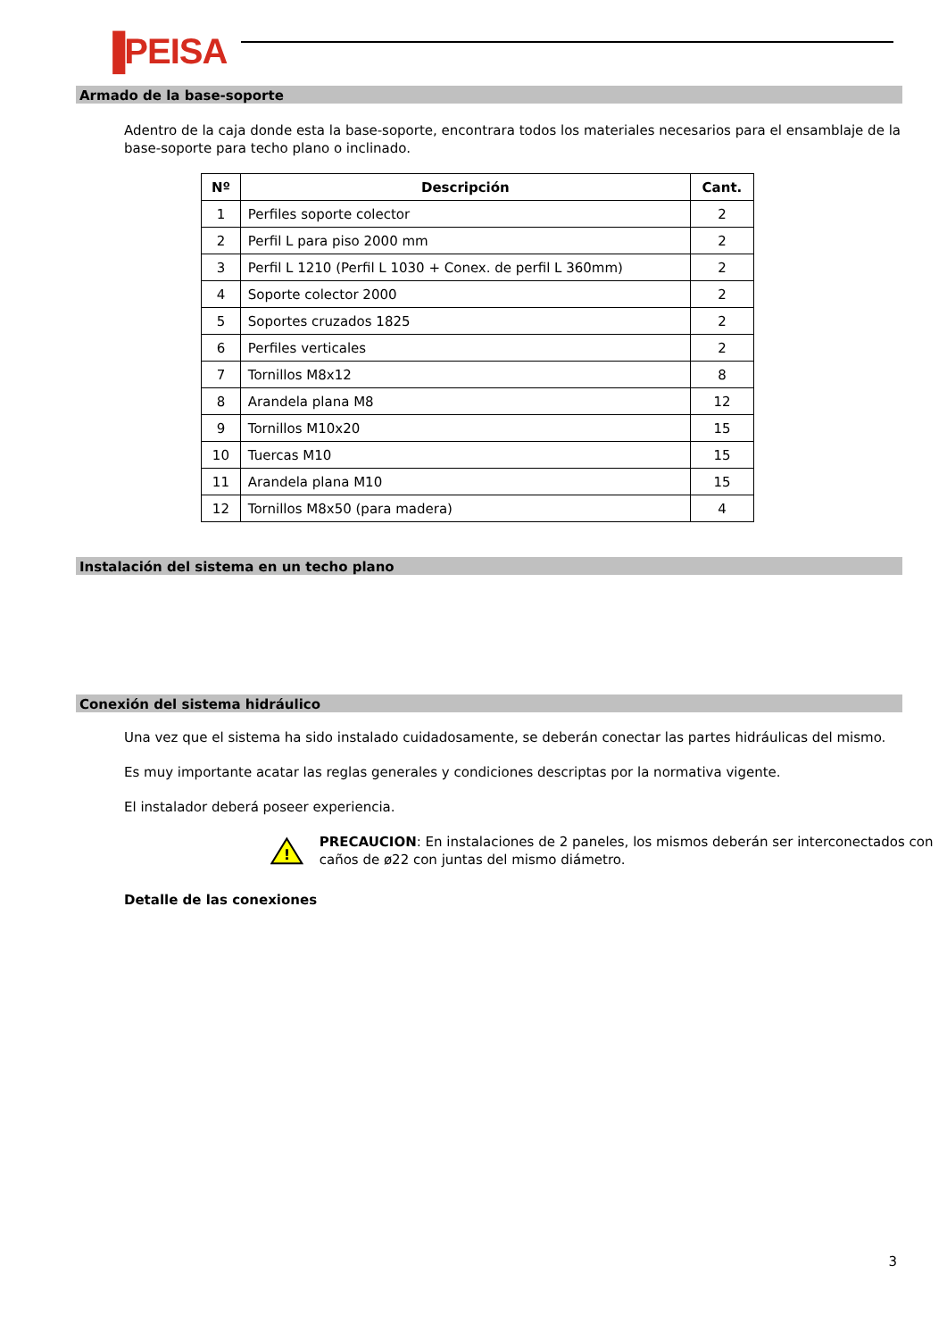▐PEISA
Armado de la base-soporte
Adentro de la caja donde esta la base-soporte, encontrara todos los materiales necesarios para el ensamblaje de la base-soporte para techo plano o inclinado.
| Nº | Descripción | Cant. |
| --- | --- | --- |
| 1 | Perfiles soporte colector | 2 |
| 2 | Perfil L para piso 2000 mm | 2 |
| 3 | Perfil L 1210 (Perfil L 1030 + Conex. de perfil L 360mm) | 2 |
| 4 | Soporte colector 2000 | 2 |
| 5 | Soportes cruzados 1825 | 2 |
| 6 | Perfiles verticales | 2 |
| 7 | Tornillos M8x12 | 8 |
| 8 | Arandela plana M8 | 12 |
| 9 | Tornillos M10x20 | 15 |
| 10 | Tuercas M10 | 15 |
| 11 | Arandela plana M10 | 15 |
| 12 | Tornillos M8x50 (para madera) | 4 |
Instalación del sistema en un techo plano
Conexión del sistema hidráulico
Una vez que el sistema ha sido instalado cuidadosamente, se deberán conectar las partes hidráulicas del mismo.
Es muy importante acatar las reglas generales y condiciones descriptas por la normativa vigente.
El instalador deberá poseer experiencia.
!
PRECAUCION: En instalaciones de 2 paneles, los mismos deberán ser interconectados con caños de ø22 con juntas del mismo diámetro.
Detalle de las conexiones
3